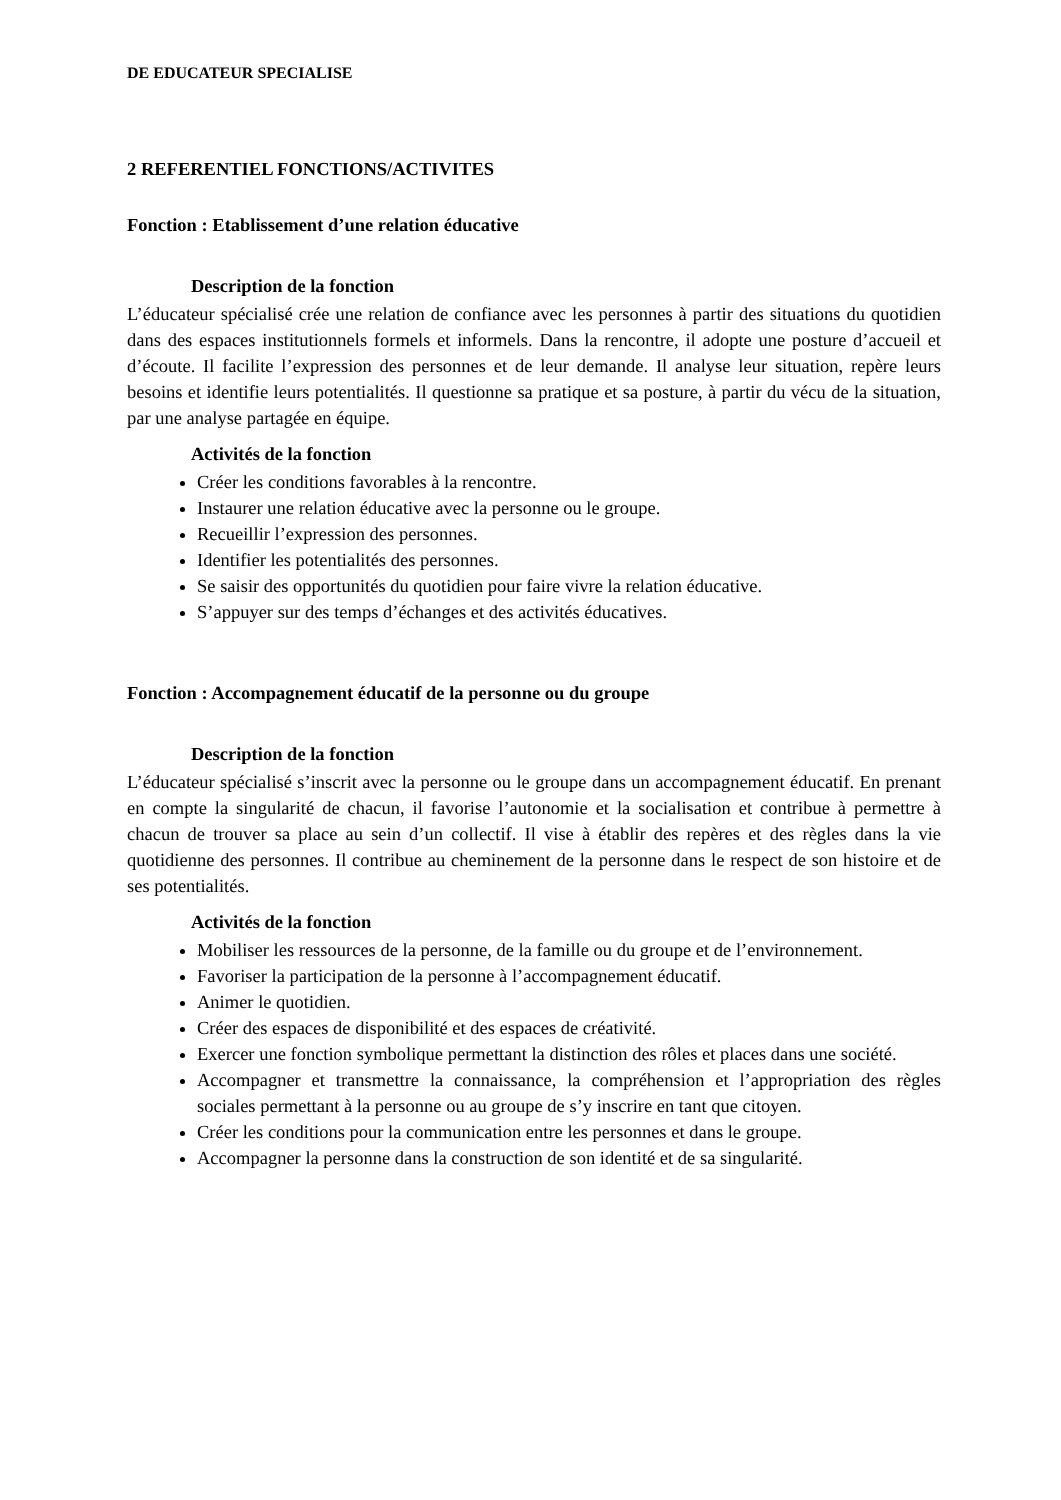DE EDUCATEUR SPECIALISE
2 REFERENTIEL FONCTIONS/ACTIVITES
Fonction : Etablissement d’une relation éducative
Description de la fonction
L’éducateur spécialisé crée une relation de confiance avec les personnes à partir des situations du quotidien dans des espaces institutionnels formels et informels. Dans la rencontre, il adopte une posture d’accueil et d’écoute. Il facilite l’expression des personnes et de leur demande. Il analyse leur situation, repère leurs besoins et identifie leurs potentialités. Il questionne sa pratique et sa posture, à partir du vécu de la situation, par une analyse partagée en équipe.
Activités de la fonction
Créer les conditions favorables à la rencontre.
Instaurer une relation éducative avec la personne ou le groupe.
Recueillir l’expression des personnes.
Identifier les potentialités des personnes.
Se saisir des opportunités du quotidien pour faire vivre la relation éducative.
S’appuyer sur des temps d’échanges et des activités éducatives.
Fonction : Accompagnement éducatif de la personne ou du groupe
Description de la fonction
L’éducateur spécialisé s’inscrit avec la personne ou le groupe dans un accompagnement éducatif. En prenant en compte la singularité de chacun, il favorise l’autonomie et la socialisation et contribue à permettre à chacun de trouver sa place au sein d’un collectif. Il vise à établir des repères et des règles dans la vie quotidienne des personnes. Il contribue au cheminement de la personne dans le respect de son histoire et de ses potentialités.
Activités de la fonction
Mobiliser les ressources de la personne, de la famille ou du groupe et de l’environnement.
Favoriser la participation de la personne à l’accompagnement éducatif.
Animer le quotidien.
Créer des espaces de disponibilité et des espaces de créativité.
Exercer une fonction symbolique permettant la distinction des rôles et places dans une société.
Accompagner et transmettre la connaissance, la compréhension et l’appropriation des règles sociales permettant à la personne ou au groupe de s’y inscrire en tant que citoyen.
Créer les conditions pour la communication entre les personnes et dans le groupe.
Accompagner la personne dans la construction de son identité et de sa singularité.